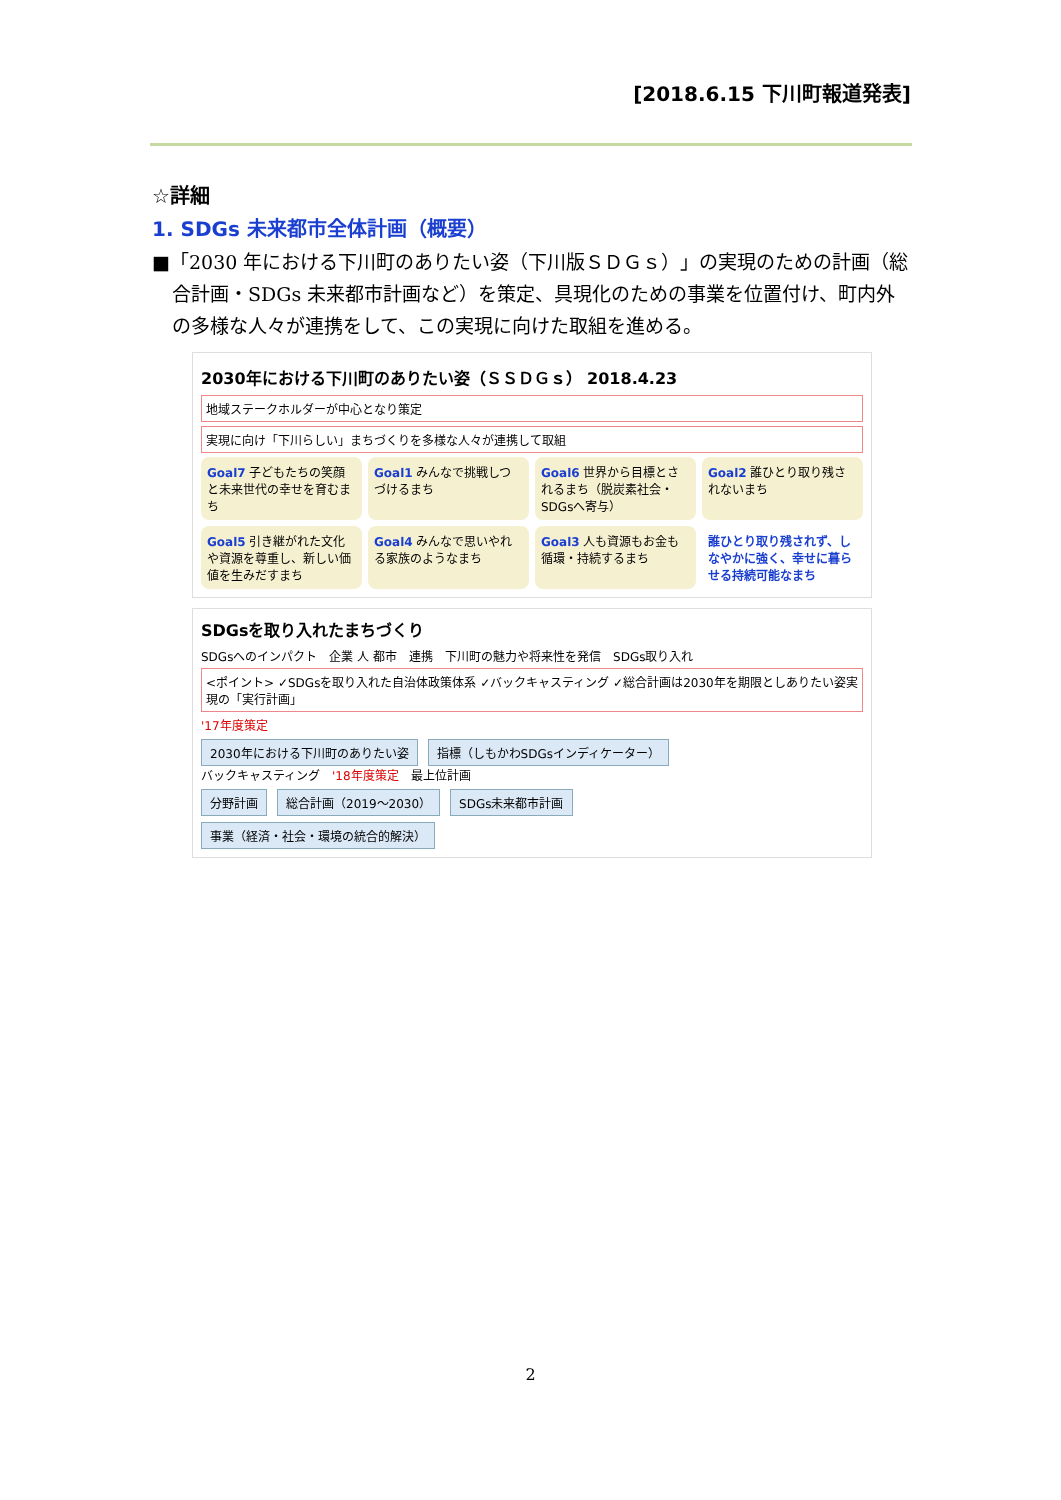[2018.6.15 下川町報道発表]
☆詳細
1. SDGs 未来都市全体計画（概要）
■「2030 年における下川町のありたい姿（下川版ＳＤＧｓ）」の実現のための計画（総合計画・SDGs 未来都市計画など）を策定、具現化のための事業を位置付け、町内外の多様な人々が連携をして、この実現に向けた取組を進める。
2030年における下川町のありたい姿（ＳＳＤＧｓ） 2018.4.23
地域ステークホルダーが中心となり策定
実現に向け「下川らしい」まちづくりを多様な人々が連携して取組
Goal7 子どもたちの笑顔と未来世代の幸せを育むまち
Goal1 みんなで挑戦しつづけるまち
Goal6 世界から目標とされるまち（脱炭素社会・SDGsへ寄与）
Goal2 誰ひとり取り残されないまち
Goal5 引き継がれた文化や資源を尊重し、新しい価値を生みだすまち
Goal4 みんなで思いやれる家族のようなまち
Goal3 人も資源もお金も循環・持続するまち
誰ひとり取り残されず、しなやかに強く、幸せに暮らせる持続可能なまち
SDGsを取り入れたまちづくり
SDGsへのインパクト　企業 人 都市　連携　下川町の魅力や将来性を発信　SDGs取り入れ
<ポイント> ✓SDGsを取り入れた自治体政策体系 ✓バックキャスティング ✓総合計画は2030年を期限としありたい姿実現の「実行計画」
'17年度策定
2030年における下川町のありたい姿 指標（しもかわSDGsインディケーター）
バックキャスティング　'18年度策定　最上位計画
分野計画 総合計画（2019～2030） SDGs未来都市計画
事業（経済・社会・環境の統合的解決）
2